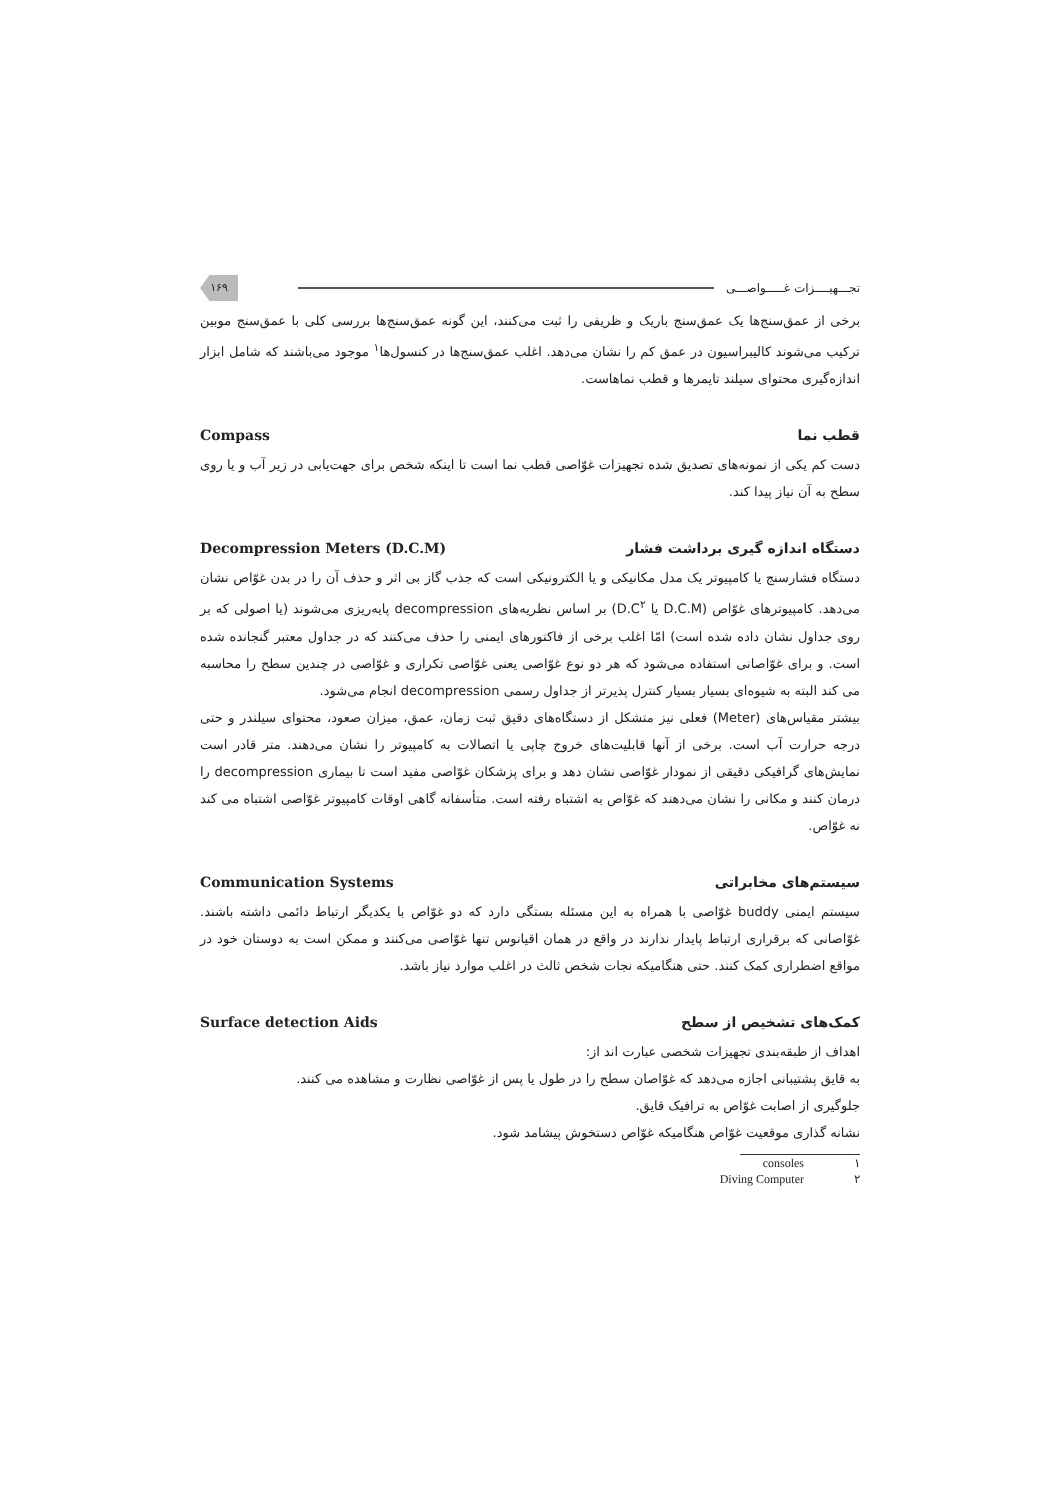تجـــهیــــزات غـــــواصـــی ۱۶۹
برخی از عمق‌سنج‌ها یک عمق‌سنج باریک و ظریفی را ثبت می‌کنند، این گونه عمق‌سنج‌ها بررسی کلی با عمق‌سنج موبین ترکیب می‌شوند کالیبراسیون در عمق کم را نشان می‌دهد. اغلب عمق‌سنج‌ها در کنسول‌ها<sup>۱</sup> موجود می‌باشند که شامل ابزار اندازه‌گیری محتوای سیلند تایمرها و قطب نماهاست.
قطب نما Compass
دست کم یکی از نمونه‌های تصدیق شده تجهیزات غوّاصی قطب نما است تا اینکه شخص برای جهت‌یابی در زیر آب و یا روی سطح به آن نیاز پیدا کند.
دستگاه اندازه گیری برداشت فشار Decompression Meters (D.C.M)
دستگاه فشارسنج یا کامپیوتر یک مدل مکانیکی و یا الکترونیکی است که جذب گاز بی اثر و حذف آن را در بدن غوّاص نشان می‌دهد. کامپیوترهای غوّاص (D.C.M یا D.C<sup>۲</sup>) بر اساس نظریه‌های decompression پایه‌ریزی می‌شوند (یا اصولی که بر روی جداول نشان داده شده است) امّا اغلب برخی از فاکتورهای ایمنی را حذف می‌کنند که در جداول معتبر گنجانده شده است. و برای غوّاصانی استفاده می‌شود که هر دو نوع غوّاصی یعنی غوّاصی تکراری و غوّاصی در چندین سطح را محاسبه می کند البته به شیوه‌ای بسیار بسیار کنترل پذیرتر از جداول رسمی decompression انجام می‌شود.
بیشتر مقیاس‌های (Meter) فعلی نیز متشکل از دستگاه‌های دقیق ثبت زمان، عمق، میزان صعود، محتوای سیلندر و حتی درجه حرارت آب است. برخی از آنها قابلیت‌های خروج چاپی یا اتصالات به کامپیوتر را نشان می‌دهند. متر قادر است نمایش‌های گرافیکی دقیقی از نمودار غوّاصی نشان دهد و برای پزشکان غوّاصی مفید است تا بیماری decompression را درمان کنند و مکانی را نشان می‌دهند که غوّاص به اشتباه رفته است. متأسفانه گاهی اوقات کامپیوتر غوّاصی اشتباه می کند نه غوّاص.
سیستم‌های مخابراتی Communication Systems
سیستم ایمنی buddy غوّاصی با همراه به این مسئله بستگی دارد که دو غوّاص با یکدیگر ارتباط دائمی داشته باشند. غوّاصانی که برقراری ارتباط پایدار ندارند در واقع در همان اقیانوس تنها غوّاصی می‌کنند و ممکن است به دوستان خود در مواقع اضطراری کمک کنند. حتی هنگامیکه نجات شخص ثالث در اغلب موارد نیاز باشد.
کمک‌های تشخیص از سطح Surface detection Aids
اهداف از طبقه‌بندی تجهیزات شخصی عبارت اند از:
به قایق پشتیبانی اجازه می‌دهد که غوّاصان سطح را در طول یا پس از غوّاصی نظارت و مشاهده می کنند.
جلوگیری از اصابت غوّاص به ترافیک قایق.
نشانه گذاری موقعیت غوّاص هنگامیکه غوّاص دستخوش پیشامد شود.
۱ consoles
۲ Diving Computer